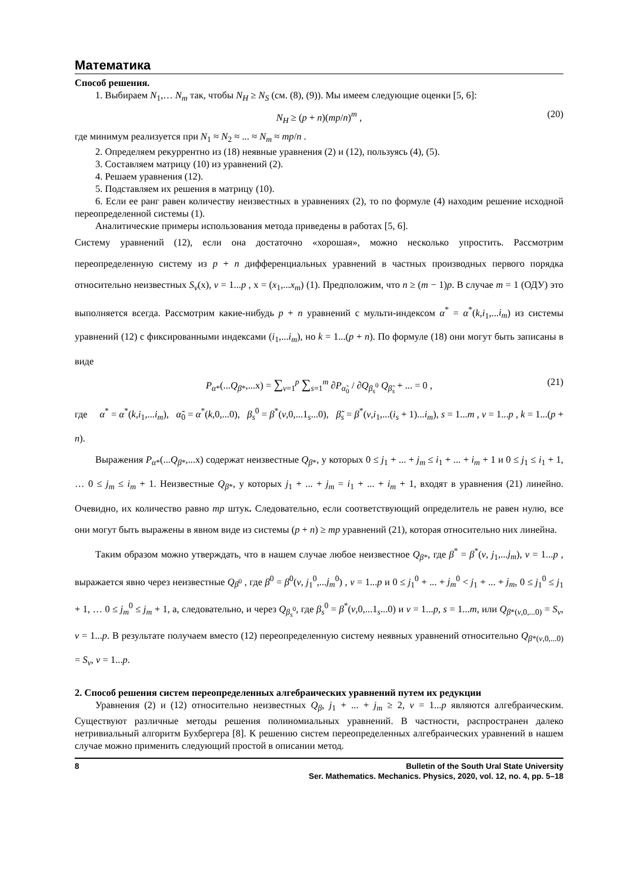Математика
Способ решения.
1. Выбираем N<sub>1</sub>,… N<sub>m</sub> так, чтобы N<sub>H</sub> ≥ N<sub>S</sub> (см. (8), (9)). Мы имеем следующие оценки [5, 6]:
N<sub>H</sub> ≥ (p + n)(mp/n)<sup>m</sup> , (20)
где минимум реализуется при N<sub>1</sub> ≈ N<sub>2</sub> ≈ ... ≈ N<sub>m</sub> ≈ mp/n .
2. Определяем рекуррентно из (18) неявные уравнения (2) и (12), пользуясь (4), (5).
3. Составляем матрицу (10) из уравнений (2).
4. Решаем уравнения (12).
5. Подставляем их решения в матрицу (10).
6. Если ее ранг равен количеству неизвестных в уравнениях (2), то по формуле (4) находим решение исходной переопределенной системы (1).
Аналитические примеры использования метода приведены в работах [5, 6].
Систему уравнений (12), если она достаточно «хорошая», можно несколько упростить. Рассмотрим переопределенную систему из p + n дифференциальных уравнений в частных производных первого порядка относительно неизвестных S<sub>v</sub>(x), v = 1...p , x = (x<sub>1</sub>,...x<sub>m</sub>) (1). Предположим, что n ≥ (m − 1)p. В случае m = 1 (ОДУ) это выполняется всегда. Рассмотрим какие-нибудь p + n уравнений с мульти-индексом α<sup>*</sup> = α<sup>*</sup>(k,i<sub>1</sub>,...i<sub>m</sub>) из системы уравнений (12) с фиксированными индексами (i<sub>1</sub>,...i<sub>m</sub>), но k = 1...(p + n). По формуле (18) они могут быть записаны в виде
P<sub>α*</sub>(...Q<sub>β*</sub>,...x) = ∑<sub>v=1</sub><sup>p</sup> ∑<sub>s=1</sub><sup>m</sup> ∂P<sub>α̃<sub>0</sub></sub> / ∂Q<sub>β<sub>s</sub><sup>0</sup></sub> Q<sub>β̃<sub>s</sub></sub> + ... = 0 , (21)
где α<sup>*</sup> = α<sup>*</sup>(k,i<sub>1</sub>,...i<sub>m</sub>), α̃<sub>0</sub> = α<sup>*</sup>(k,0,...0), β<sub>s</sub><sup>0</sup> = β<sup>*</sup>(v,0,...1<sub>s</sub>...0), β̃<sub>s</sub> = β<sup>*</sup>(v,i<sub>1</sub>,...(i<sub>s</sub> + 1)...i<sub>m</sub>), s = 1...m , v = 1...p , k = 1...(p + n).
Выражения P<sub>α*</sub>(...Q<sub>β*</sub>,...x) содержат неизвестные Q<sub>β*</sub>, у которых 0 ≤ j<sub>1</sub> + ... + j<sub>m</sub> ≤ i<sub>1</sub> + ... + i<sub>m</sub> + 1 и 0 ≤ j<sub>1</sub> ≤ i<sub>1</sub> + 1, … 0 ≤ j<sub>m</sub> ≤ i<sub>m</sub> + 1. Неизвестные Q<sub>β*</sub>, у которых j<sub>1</sub> + ... + j<sub>m</sub> = i<sub>1</sub> + ... + i<sub>m</sub> + 1, входят в уравнения (21) линейно. Очевидно, их количество равно mp штук. Следовательно, если соответствующий определитель не равен нулю, все они могут быть выражены в явном виде из системы (p + n) ≥ mp уравнений (21), которая относительно них линейна.
Таким образом можно утверждать, что в нашем случае любое неизвестное Q<sub>β*</sub>, где β<sup>*</sup> = β<sup>*</sup>(v, j<sub>1</sub>,...j<sub>m</sub>), v = 1...p , выражается явно через неизвестные Q<sub>β<sup>0</sup></sub> , где β<sup>0</sup> = β<sup>0</sup>(v, j<sub>1</sub><sup>0</sup>,...j<sub>m</sub><sup>0</sup>) , v = 1...p и 0 ≤ j<sub>1</sub><sup>0</sup> + ... + j<sub>m</sub><sup>0</sup> < j<sub>1</sub> + ... + j<sub>m</sub>, 0 ≤ j<sub>1</sub><sup>0</sup> ≤ j<sub>1</sub> + 1, … 0 ≤ j<sub>m</sub><sup>0</sup> ≤ j<sub>m</sub> + 1, а, следовательно, и через Q<sub>β<sub>s</sub><sup>0</sup></sub>, где β<sub>s</sub><sup>0</sup> = β<sup>*</sup>(v,0,...1<sub>s</sub>...0) и v = 1...p, s = 1...m, или Q<sub>β*(v,0,...0)</sub> = S<sub>v</sub>, v = 1...p. В результате получаем вместо (12) переопределенную систему неявных уравнений относительно Q<sub>β*(v,0,...0)</sub> = S<sub>v</sub>, v = 1...p.
2. Способ решения систем переопределенных алгебраических уравнений путем их редукции
Уравнения (2) и (12) относительно неизвестных Q<sub>β</sub>, j<sub>1</sub> + ... + j<sub>m</sub> ≥ 2, v = 1...p являются алгебраическим. Существуют различные методы решения полиномиальных уравнений. В частности, распространен далеко нетривиальный алгоритм Бухбергера [8]. К решению систем переопределенных алгебраических уравнений в нашем случае можно применить следующий простой в описании метод.
8 Bulletin of the South Ural State University
Ser. Mathematics. Mechanics. Physics, 2020, vol. 12, no. 4, pp. 5–18